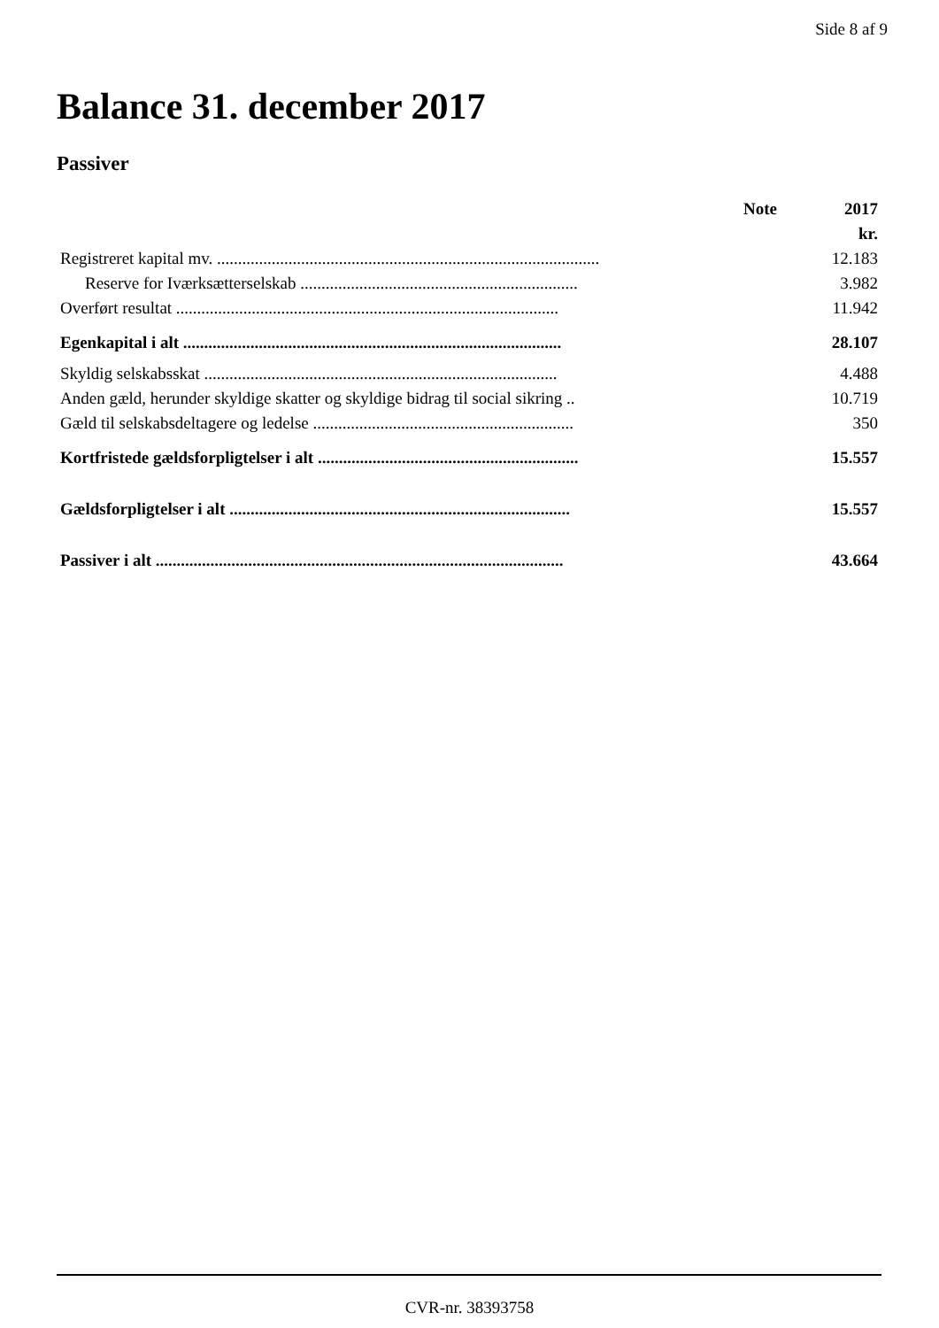Side 8 af 9
Balance 31. december 2017
Passiver
| | Note | 2017 |
| --- | --- | --- |
| | | kr. |
| Registreret kapital mv. ........................................................................................... | | 12.183 |
| Reserve for Iværksætterselskab .................................................................. | | 3.982 |
| Overført resultat ........................................................................................... | | 11.942 |
| Egenkapital i alt .......................................................................................... | | 28.107 |
| Skyldig selskabsskat .................................................................................... | | 4.488 |
| Anden gæld, herunder skyldige skatter og skyldige bidrag til social sikring .. | | 10.719 |
| Gæld til selskabsdeltagere og ledelse .............................................................. | | 350 |
| Kortfristede gældsforpligtelser i alt .............................................................. | | 15.557 |
| Gældsforpligtelser i alt ................................................................................. | | 15.557 |
| Passiver i alt ................................................................................................. | | 43.664 |
CVR-nr. 38393758